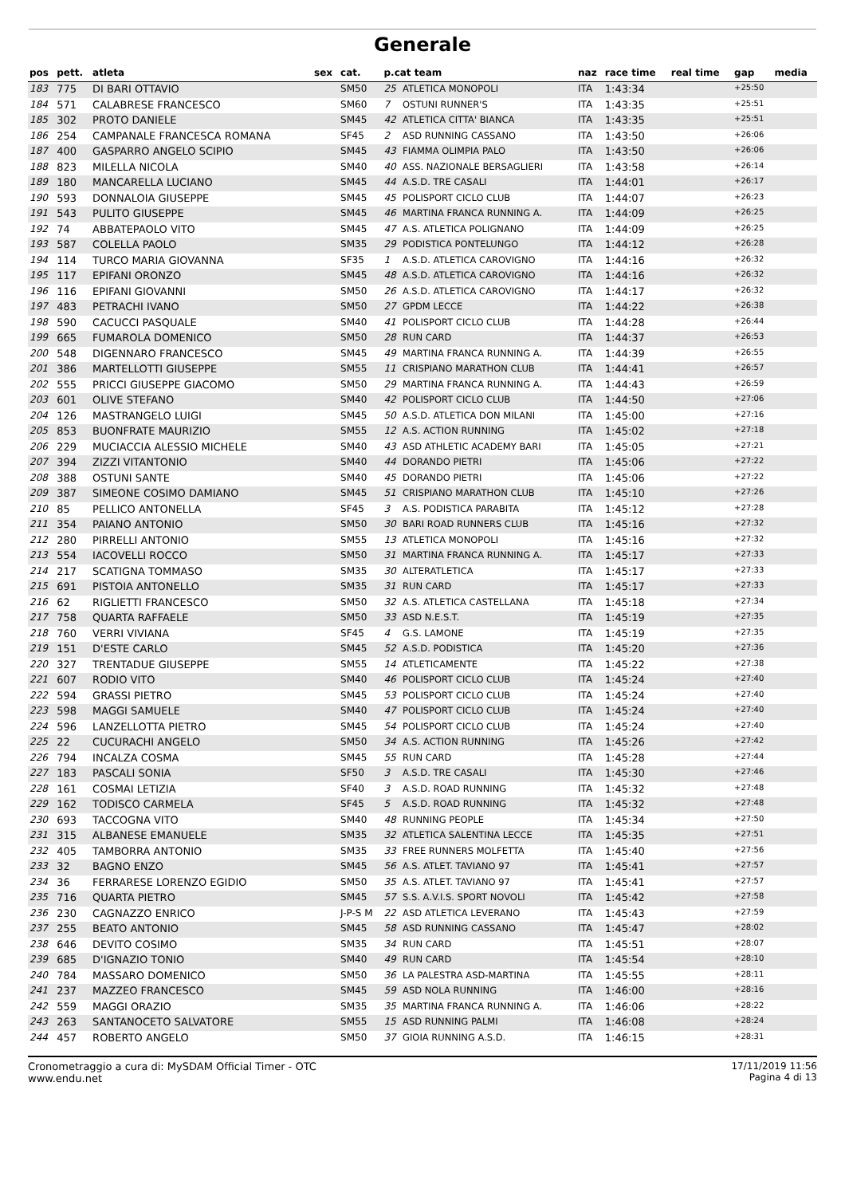Generale
| pos | pett. | atleta | sex | cat. | p.cat team | | naz | race time | real time | gap | media |
| --- | --- | --- | --- | --- | --- | --- | --- | --- | --- | --- | --- |
| 183 | 775 | DI BARI OTTAVIO | | SM50 | 25 | ATLETICA MONOPOLI | ITA | 1:43:34 | | +25:50 | |
| 184 | 571 | CALABRESE FRANCESCO | | SM60 | 7 | OSTUNI RUNNER'S | ITA | 1:43:35 | | +25:51 | |
| 185 | 302 | PROTO DANIELE | | SM45 | 42 | ATLETICA CITTA' BIANCA | ITA | 1:43:35 | | +25:51 | |
| 186 | 254 | CAMPANALE FRANCESCA ROMANA | | SF45 | 2 | ASD RUNNING CASSANO | ITA | 1:43:50 | | +26:06 | |
| 187 | 400 | GASPARRO ANGELO SCIPIO | | SM45 | 43 | FIAMMA OLIMPIA PALO | ITA | 1:43:50 | | +26:06 | |
| 188 | 823 | MILELLA NICOLA | | SM40 | 40 | ASS. NAZIONALE BERSAGLIERI | ITA | 1:43:58 | | +26:14 | |
| 189 | 180 | MANCARELLA LUCIANO | | SM45 | 44 | A.S.D. TRE CASALI | ITA | 1:44:01 | | +26:17 | |
| 190 | 593 | DONNALOIA GIUSEPPE | | SM45 | 45 | POLISPORT CICLO CLUB | ITA | 1:44:07 | | +26:23 | |
| 191 | 543 | PULITO GIUSEPPE | | SM45 | 46 | MARTINA FRANCA RUNNING A. | ITA | 1:44:09 | | +26:25 | |
| 192 | 74 | ABBATEPAOLO VITO | | SM45 | 47 | A.S. ATLETICA POLIGNANO | ITA | 1:44:09 | | +26:25 | |
| 193 | 587 | COLELLA PAOLO | | SM35 | 29 | PODISTICA PONTELUNGO | ITA | 1:44:12 | | +26:28 | |
| 194 | 114 | TURCO MARIA GIOVANNA | | SF35 | 1 | A.S.D. ATLETICA CAROVIGNO | ITA | 1:44:16 | | +26:32 | |
| 195 | 117 | EPIFANI ORONZO | | SM45 | 48 | A.S.D. ATLETICA CAROVIGNO | ITA | 1:44:16 | | +26:32 | |
| 196 | 116 | EPIFANI GIOVANNI | | SM50 | 26 | A.S.D. ATLETICA CAROVIGNO | ITA | 1:44:17 | | +26:32 | |
| 197 | 483 | PETRACHI IVANO | | SM50 | 27 | GPDM LECCE | ITA | 1:44:22 | | +26:38 | |
| 198 | 590 | CACUCCI PASQUALE | | SM40 | 41 | POLISPORT CICLO CLUB | ITA | 1:44:28 | | +26:44 | |
| 199 | 665 | FUMAROLA DOMENICO | | SM50 | 28 | RUN CARD | ITA | 1:44:37 | | +26:53 | |
| 200 | 548 | DIGENNARO FRANCESCO | | SM45 | 49 | MARTINA FRANCA RUNNING A. | ITA | 1:44:39 | | +26:55 | |
| 201 | 386 | MARTELLOTTI GIUSEPPE | | SM55 | 11 | CRISPIANO MARATHON CLUB | ITA | 1:44:41 | | +26:57 | |
| 202 | 555 | PRICCI GIUSEPPE GIACOMO | | SM50 | 29 | MARTINA FRANCA RUNNING A. | ITA | 1:44:43 | | +26:59 | |
| 203 | 601 | OLIVE STEFANO | | SM40 | 42 | POLISPORT CICLO CLUB | ITA | 1:44:50 | | +27:06 | |
| 204 | 126 | MASTRANGELO LUIGI | | SM45 | 50 | A.S.D. ATLETICA DON MILANI | ITA | 1:45:00 | | +27:16 | |
| 205 | 853 | BUONFRATE MAURIZIO | | SM55 | 12 | A.S. ACTION RUNNING | ITA | 1:45:02 | | +27:18 | |
| 206 | 229 | MUCIACCIA ALESSIO MICHELE | | SM40 | 43 | ASD ATHLETIC ACADEMY BARI | ITA | 1:45:05 | | +27:21 | |
| 207 | 394 | ZIZZI VITANTONIO | | SM40 | 44 | DORANDO PIETRI | ITA | 1:45:06 | | +27:22 | |
| 208 | 388 | OSTUNI SANTE | | SM40 | 45 | DORANDO PIETRI | ITA | 1:45:06 | | +27:22 | |
| 209 | 387 | SIMEONE COSIMO DAMIANO | | SM45 | 51 | CRISPIANO MARATHON CLUB | ITA | 1:45:10 | | +27:26 | |
| 210 | 85 | PELLICO ANTONELLA | | SF45 | 3 | A.S. PODISTICA PARABITA | ITA | 1:45:12 | | +27:28 | |
| 211 | 354 | PAIANO ANTONIO | | SM50 | 30 | BARI ROAD RUNNERS CLUB | ITA | 1:45:16 | | +27:32 | |
| 212 | 280 | PIRRELLI ANTONIO | | SM55 | 13 | ATLETICA MONOPOLI | ITA | 1:45:16 | | +27:32 | |
| 213 | 554 | IACOVELLI ROCCO | | SM50 | 31 | MARTINA FRANCA RUNNING A. | ITA | 1:45:17 | | +27:33 | |
| 214 | 217 | SCATIGNA TOMMASO | | SM35 | 30 | ALTERATLETICA | ITA | 1:45:17 | | +27:33 | |
| 215 | 691 | PISTOIA ANTONELLO | | SM35 | 31 | RUN CARD | ITA | 1:45:17 | | +27:33 | |
| 216 | 62 | RIGLIETTI FRANCESCO | | SM50 | 32 | A.S. ATLETICA CASTELLANA | ITA | 1:45:18 | | +27:34 | |
| 217 | 758 | QUARTA RAFFAELE | | SM50 | 33 | ASD N.E.S.T. | ITA | 1:45:19 | | +27:35 | |
| 218 | 760 | VERRI VIVIANA | | SF45 | 4 | G.S. LAMONE | ITA | 1:45:19 | | +27:35 | |
| 219 | 151 | D'ESTE CARLO | | SM45 | 52 | A.S.D. PODISTICA | ITA | 1:45:20 | | +27:36 | |
| 220 | 327 | TRENTADUE GIUSEPPE | | SM55 | 14 | ATLETICAMENTE | ITA | 1:45:22 | | +27:38 | |
| 221 | 607 | RODIO VITO | | SM40 | 46 | POLISPORT CICLO CLUB | ITA | 1:45:24 | | +27:40 | |
| 222 | 594 | GRASSI PIETRO | | SM45 | 53 | POLISPORT CICLO CLUB | ITA | 1:45:24 | | +27:40 | |
| 223 | 598 | MAGGI SAMUELE | | SM40 | 47 | POLISPORT CICLO CLUB | ITA | 1:45:24 | | +27:40 | |
| 224 | 596 | LANZELLOTTA PIETRO | | SM45 | 54 | POLISPORT CICLO CLUB | ITA | 1:45:24 | | +27:40 | |
| 225 | 22 | CUCURACHI ANGELO | | SM50 | 34 | A.S. ACTION RUNNING | ITA | 1:45:26 | | +27:42 | |
| 226 | 794 | INCALZA COSMA | | SM45 | 55 | RUN CARD | ITA | 1:45:28 | | +27:44 | |
| 227 | 183 | PASCALI SONIA | | SF50 | 3 | A.S.D. TRE CASALI | ITA | 1:45:30 | | +27:46 | |
| 228 | 161 | COSMAI LETIZIA | | SF40 | 3 | A.S.D. ROAD RUNNING | ITA | 1:45:32 | | +27:48 | |
| 229 | 162 | TODISCO CARMELA | | SF45 | 5 | A.S.D. ROAD RUNNING | ITA | 1:45:32 | | +27:48 | |
| 230 | 693 | TACCOGNA VITO | | SM40 | 48 | RUNNING PEOPLE | ITA | 1:45:34 | | +27:50 | |
| 231 | 315 | ALBANESE EMANUELE | | SM35 | 32 | ATLETICA SALENTINA LECCE | ITA | 1:45:35 | | +27:51 | |
| 232 | 405 | TAMBORRA ANTONIO | | SM35 | 33 | FREE RUNNERS MOLFETTA | ITA | 1:45:40 | | +27:56 | |
| 233 | 32 | BAGNO ENZO | | SM45 | 56 | A.S. ATLET. TAVIANO 97 | ITA | 1:45:41 | | +27:57 | |
| 234 | 36 | FERRARESE LORENZO EGIDIO | | SM50 | 35 | A.S. ATLET. TAVIANO 97 | ITA | 1:45:41 | | +27:57 | |
| 235 | 716 | QUARTA PIETRO | | SM45 | 57 | S.S. A.V.I.S. SPORT NOVOLI | ITA | 1:45:42 | | +27:58 | |
| 236 | 230 | CAGNAZZO ENRICO | | J-P-S M | 22 | ASD ATLETICA LEVERANO | ITA | 1:45:43 | | +27:59 | |
| 237 | 255 | BEATO ANTONIO | | SM45 | 58 | ASD RUNNING CASSANO | ITA | 1:45:47 | | +28:02 | |
| 238 | 646 | DEVITO COSIMO | | SM35 | 34 | RUN CARD | ITA | 1:45:51 | | +28:07 | |
| 239 | 685 | D'IGNAZIO TONIO | | SM40 | 49 | RUN CARD | ITA | 1:45:54 | | +28:10 | |
| 240 | 784 | MASSARO DOMENICO | | SM50 | 36 | LA PALESTRA ASD-MARTINA | ITA | 1:45:55 | | +28:11 | |
| 241 | 237 | MAZZEO FRANCESCO | | SM45 | 59 | ASD NOLA RUNNING | ITA | 1:46:00 | | +28:16 | |
| 242 | 559 | MAGGI ORAZIO | | SM35 | 35 | MARTINA FRANCA RUNNING A. | ITA | 1:46:06 | | +28:22 | |
| 243 | 263 | SANTANOCETO SALVATORE | | SM55 | 15 | ASD RUNNING PALMI | ITA | 1:46:08 | | +28:24 | |
| 244 | 457 | ROBERTO ANGELO | | SM50 | 37 | GIOIA RUNNING A.S.D. | ITA | 1:46:15 | | +28:31 | |
Cronometraggio a cura di: MySDAM Official Timer - OTC
www.endu.net
17/11/2019 11:56
Pagina 4 di 13